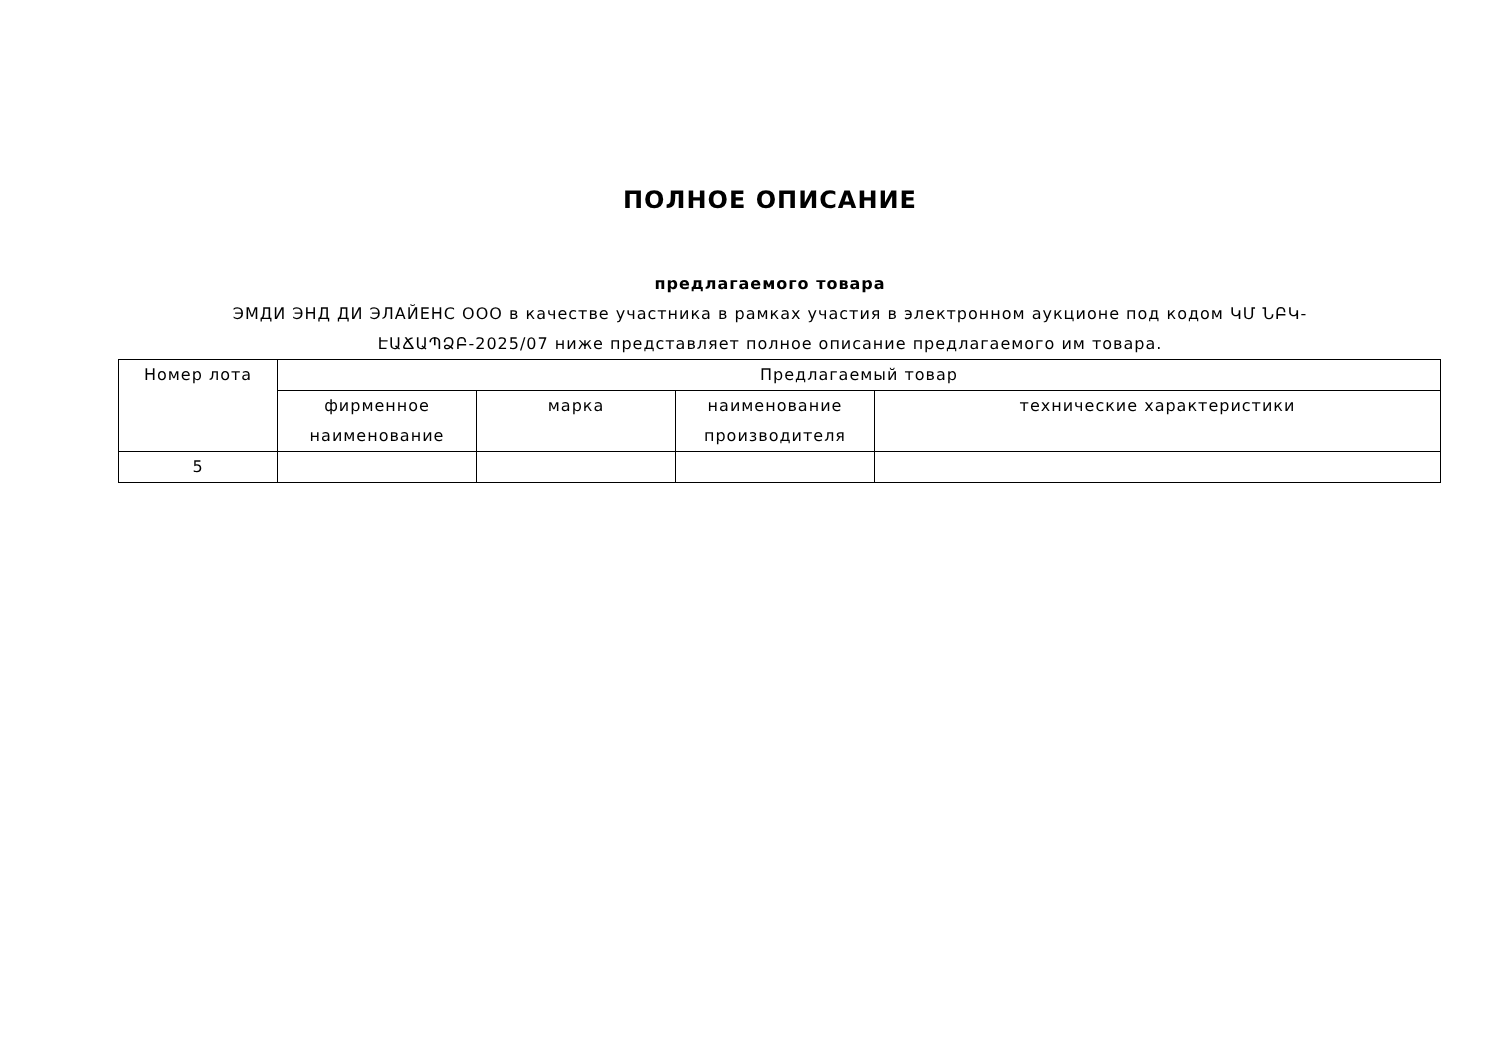ПОЛНОЕ ОПИСАНИЕ
предлагаемого товара
ЭМДИ ЭНД ДИ ЭЛАЙЕНС ООО в качестве участника в рамках участия в электронном аукционе под кодом ԿՄ ՆԲԿ-ԷԱՃԱՊՁԲ-2025/07 ниже представляет полное описание предлагаемого им товара.
| Номер лота | Предлагаемый товар | | | |
| --- | --- | --- | --- | --- |
| | фирменное наименование | марка | наименование производителя | технические характеристики |
| 5 | | | | |